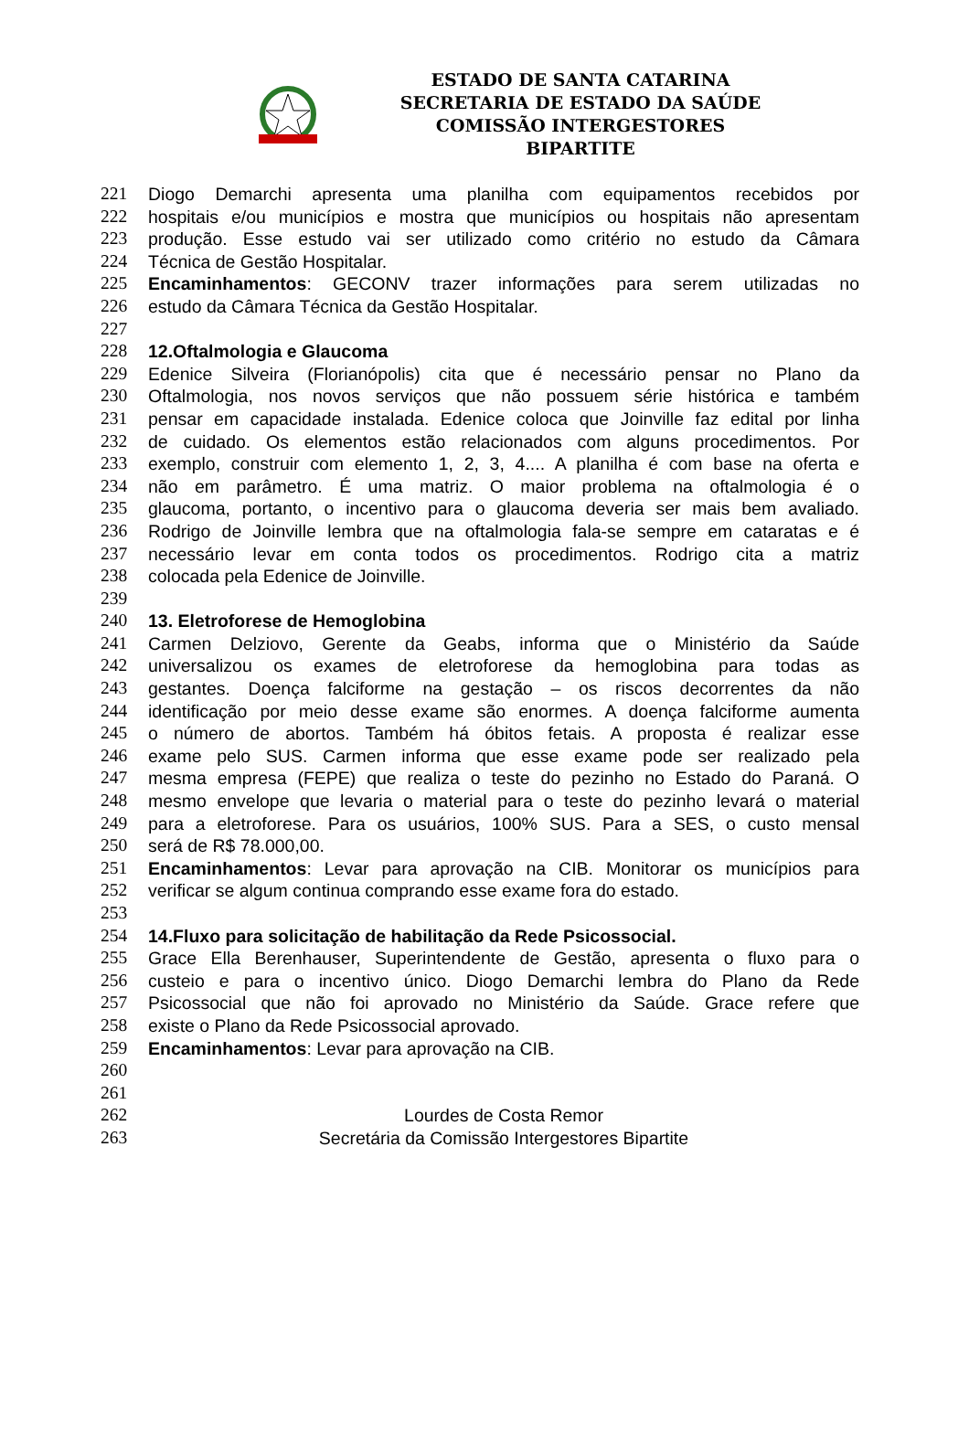ESTADO DE SANTA CATARINA
SECRETARIA DE ESTADO DA SAÚDE
COMISSÃO INTERGESTORES BIPARTITE
221 Diogo Demarchi apresenta uma planilha com equipamentos recebidos por
222 hospitais e/ou municípios e mostra que municípios ou hospitais não apresentam
223 produção. Esse estudo vai ser utilizado como critério no estudo da Câmara
224 Técnica de Gestão Hospitalar.
225 Encaminhamentos: GECONV trazer informações para serem utilizadas no
226 estudo da Câmara Técnica da Gestão Hospitalar.
227
228 12.Oftalmologia e Glaucoma
229 Edenice Silveira (Florianópolis) cita que é necessário pensar no Plano da
230 Oftalmologia, nos novos serviços que não possuem série histórica e também
231 pensar em capacidade instalada. Edenice coloca que Joinville faz edital por linha
232 de cuidado. Os elementos estão relacionados com alguns procedimentos. Por
233 exemplo, construir com elemento 1, 2, 3, 4.... A planilha é com base na oferta e
234 não em parâmetro. É uma matriz. O maior problema na oftalmologia é o
235 glaucoma, portanto, o incentivo para o glaucoma deveria ser mais bem avaliado.
236 Rodrigo de Joinville lembra que na oftalmologia fala-se sempre em cataratas e é
237 necessário levar em conta todos os procedimentos. Rodrigo cita a matriz
238 colocada pela Edenice de Joinville.
239
240 13. Eletroforese de Hemoglobina
241 Carmen Delziovo, Gerente da Geabs, informa que o Ministério da Saúde
242 universalizou os exames de eletroforese da hemoglobina para todas as
243 gestantes. Doença falciforme na gestação – os riscos decorrentes da não
244 identificação por meio desse exame são enormes. A doença falciforme aumenta
245 o número de abortos. Também há óbitos fetais. A proposta é realizar esse
246 exame pelo SUS. Carmen informa que esse exame pode ser realizado pela
247 mesma empresa (FEPE) que realiza o teste do pezinho no Estado do Paraná. O
248 mesmo envelope que levaria o material para o teste do pezinho levará o material
249 para a eletroforese. Para os usuários, 100% SUS. Para a SES, o custo mensal
250 será de R$ 78.000,00.
251 Encaminhamentos: Levar para aprovação na CIB. Monitorar os municípios para
252 verificar se algum continua comprando esse exame fora do estado.
253
254 14.Fluxo para solicitação de habilitação da Rede Psicossocial.
255 Grace Ella Berenhauser, Superintendente de Gestão, apresenta o fluxo para o
256 custeio e para o incentivo único. Diogo Demarchi lembra do Plano da Rede
257 Psicossocial que não foi aprovado no Ministério da Saúde. Grace refere que
258 existe o Plano da Rede Psicossocial aprovado.
259 Encaminhamentos: Levar para aprovação na CIB.
260
261
262 Lourdes de Costa Remor
263 Secretária da Comissão Intergestores Bipartite